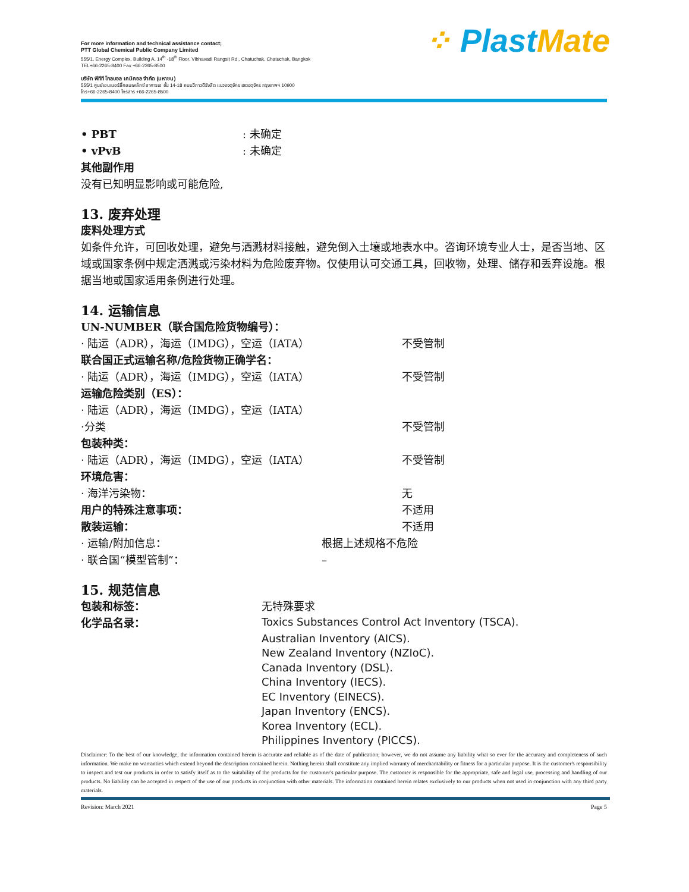For more information and technical assistance contact;
PTT Global Chemical Public Company Limited
555/1, Energy Complex, Building A, 14<sup>th</sup> -18<sup>th</sup> Floor, Vibhavadi Rangsit Rd., Chatuchak, Chatuchak, Bangkok
TEL+66-2265-8400 Fax +66-2265-8500
บริษัท พีทีที โกลบอล เคมิคอล จำกัด (มหาชน)
555/1 ศูนย์เอนเนอร์ยี่คอมเพล็กซ์ อาคารเอ ชั้น 14-18 ถนนวิภาวดีรังสิต แขวงจตุจักร เขตจตุจักร กรุงเทพฯ 10900
โทร+66-2265-8400 โทรสาร +66-2265-8500
⁘ Plast Mate
• PBT : 未确定
• vPvB : 未确定
其他副作用
没有已知明显影响或可能危险,
13. 废弃处理
废料处理方式
如条件允许，可回收处理，避免与洒溅材料接触，避免倒入土壤或地表水中。咨询环境专业人士，是否当地、区域或国家条例中规定洒溅或污染材料为危险废弃物。仅使用认可交通工具，回收物，处理、储存和丢弃设施。根据当地或国家适用条例进行处理。
14. 运输信息
UN-NUMBER（联合国危险货物编号）：
· 陆运（ADR），海运（IMDG），空运（IATA） 不受管制
联合国正式运输名称/危险货物正确学名：
· 陆运（ADR），海运（IMDG），空运（IATA） 不受管制
运输危险类别（ES）：
· 陆运（ADR），海运（IMDG），空运（IATA）
·分类 不受管制
包装种类：
· 陆运（ADR），海运（IMDG），空运（IATA） 不受管制
环境危害：
· 海洋污染物： 无
用户的特殊注意事项： 不适用
散装运输： 不适用
· 运输/附加信息： 根据上述规格不危险
· 联合国“模型管制”： –
15. 规范信息
包装和标签： 无特殊要求
化学品名录：
Toxics Substances Control Act Inventory (TSCA).
Australian Inventory (AICS).
New Zealand Inventory (NZIoC).
Canada Inventory (DSL).
China Inventory (IECS).
EC Inventory (EINECS).
Japan Inventory (ENCS).
Korea Inventory (ECL).
Philippines Inventory (PICCS).
Disclaimer: To the best of our knowledge, the information contained herein is accurate and reliable as of the date of publication; however, we do not assume any liability what so ever for the accuracy and completeness of such information. We make no warranties which extend beyond the description contained herein. Nothing herein shall constitute any implied warranty of merchantability or fitness for a particular purpose. It is the customer's responsibility to inspect and test our products in order to satisfy itself as to the suitability of the products for the customer's particular purpose. The customer is responsible for the appropriate, safe and legal use, processing and handling of our products. No liability can be accepted in respect of the use of our products in conjunction with other materials. The information contained herein relates exclusively to our products when not used in conjunction with any third party materials.
Revision: March 2021 Page 5